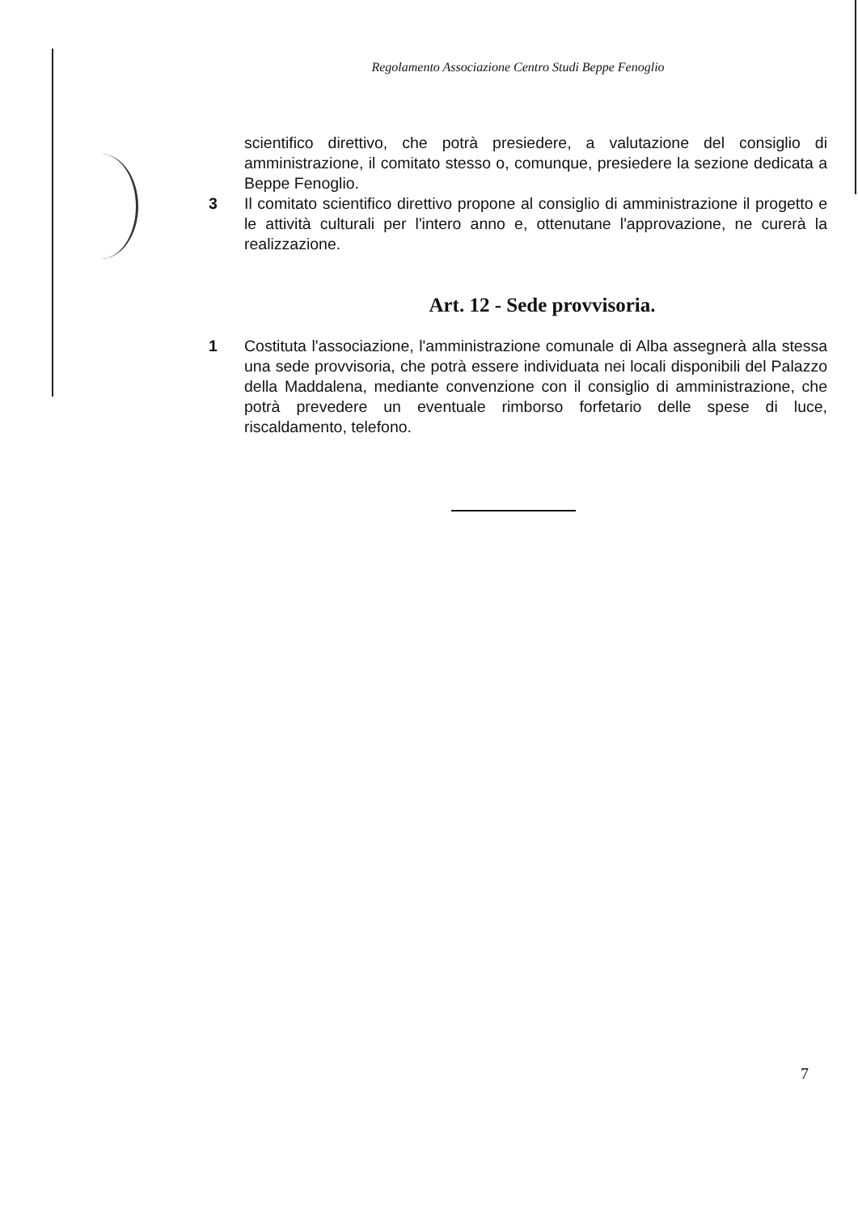Regolamento Associazione Centro Studi Beppe Fenoglio
scientifico direttivo, che potrà presiedere, a valutazione del consiglio di amministrazione, il comitato stesso o, comunque, presiedere la sezione dedicata a Beppe Fenoglio.
3 Il comitato scientifico direttivo propone al consiglio di amministrazione il progetto e le attività culturali per l'intero anno e, ottenutane l'approvazione, ne curerà la realizzazione.
Art. 12 - Sede provvisoria.
1 Costituta l'associazione, l'amministrazione comunale di Alba assegnerà alla stessa una sede provvisoria, che potrà essere individuata nei locali disponibili del Palazzo della Maddalena, mediante convenzione con il consiglio di amministrazione, che potrà prevedere un eventuale rimborso forfetario delle spese di luce, riscaldamento, telefono.
7